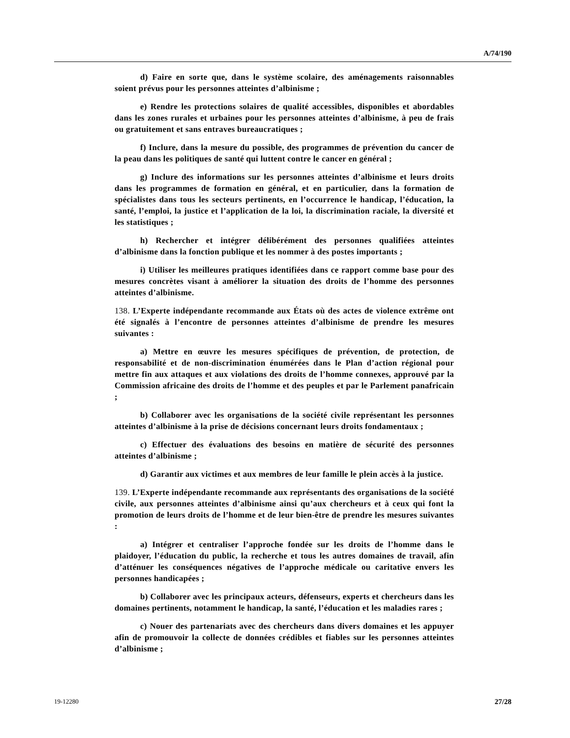A/74/190
d) Faire en sorte que, dans le système scolaire, des aménagements raisonnables soient prévus pour les personnes atteintes d’albinisme ;
e) Rendre les protections solaires de qualité accessibles, disponibles et abordables dans les zones rurales et urbaines pour les personnes atteintes d’albinisme, à peu de frais ou gratuitement et sans entraves bureaucratiques ;
f) Inclure, dans la mesure du possible, des programmes de prévention du cancer de la peau dans les politiques de santé qui luttent contre le cancer en général ;
g) Inclure des informations sur les personnes atteintes d’albinisme et leurs droits dans les programmes de formation en général, et en particulier, dans la formation de spécialistes dans tous les secteurs pertinents, en l’occurrence le handicap, l’éducation, la santé, l’emploi, la justice et l’application de la loi, la discrimination raciale, la diversité et les statistiques ;
h) Rechercher et intégrer délibérément des personnes qualifiées atteintes d’albinisme dans la fonction publique et les nommer à des postes importants ;
i) Utiliser les meilleures pratiques identifiées dans ce rapport comme base pour des mesures concrètes visant à améliorer la situation des droits de l’homme des personnes atteintes d’albinisme.
138. L’Experte indépendante recommande aux États où des actes de violence extrême ont été signalés à l’encontre de personnes atteintes d’albinisme de prendre les mesures suivantes :
a) Mettre en œuvre les mesures spécifiques de prévention, de protection, de responsabilité et de non-discrimination énumérées dans le Plan d’action régional pour mettre fin aux attaques et aux violations des droits de l’homme connexes, approuvé par la Commission africaine des droits de l’homme et des peuples et par le Parlement panafricain ;
b) Collaborer avec les organisations de la société civile représentant les personnes atteintes d’albinisme à la prise de décisions concernant leurs droits fondamentaux ;
c) Effectuer des évaluations des besoins en matière de sécurité des personnes atteintes d’albinisme ;
d) Garantir aux victimes et aux membres de leur famille le plein accès à la justice.
139. L’Experte indépendante recommande aux représentants des organisations de la société civile, aux personnes atteintes d’albinisme ainsi qu’aux chercheurs et à ceux qui font la promotion de leurs droits de l’homme et de leur bien-être de prendre les mesures suivantes :
a) Intégrer et centraliser l’approche fondée sur les droits de l’homme dans le plaidoyer, l’éducation du public, la recherche et tous les autres domaines de travail, afin d’atténuer les conséquences négatives de l’approche médicale ou caritative envers les personnes handicapées ;
b) Collaborer avec les principaux acteurs, défenseurs, experts et chercheurs dans les domaines pertinents, notamment le handicap, la santé, l’éducation et les maladies rares ;
c) Nouer des partenariats avec des chercheurs dans divers domaines et les appuyer afin de promouvoir la collecte de données crédibles et fiables sur les personnes atteintes d’albinisme ;
19-12280 27/28